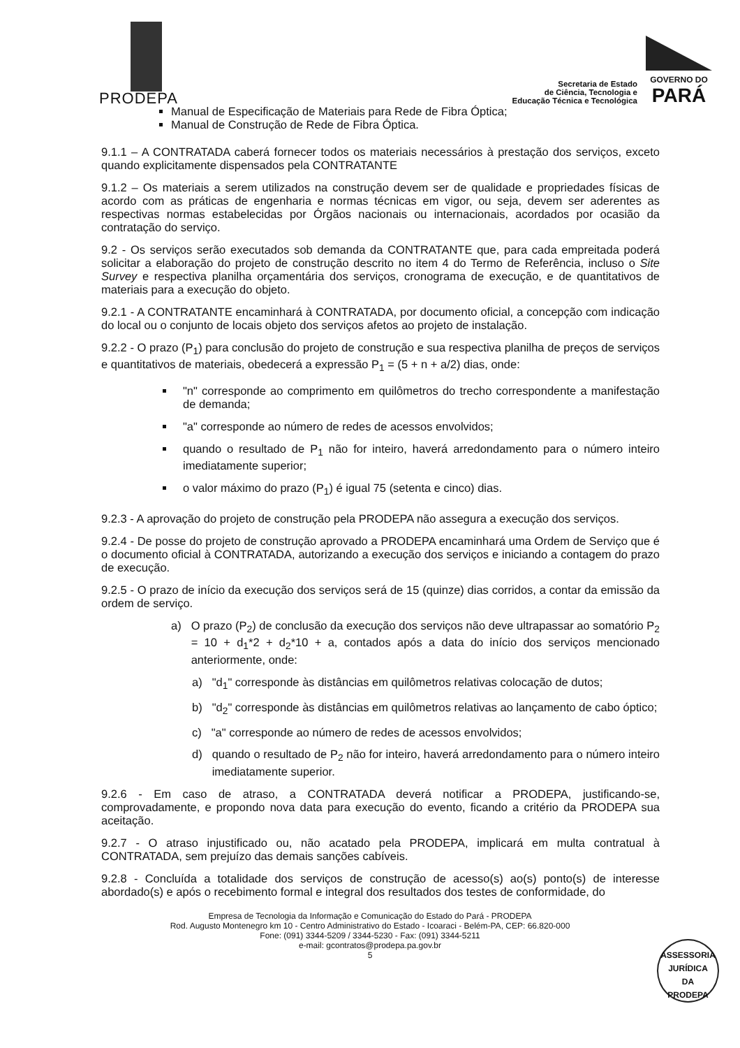PRODEPA
Secretaria de Estado
de Ciência, Tecnologia e
Educação Técnica e Tecnológica
GOVERNO DO
PARÁ
Manual de Especificação de Materiais para Rede de Fibra Óptica;
Manual de Construção de Rede de Fibra Óptica.
9.1.1 – A CONTRATADA caberá fornecer todos os materiais necessários à prestação dos serviços, exceto quando explicitamente dispensados pela CONTRATANTE
9.1.2 – Os materiais a serem utilizados na construção devem ser de qualidade e propriedades físicas de acordo com as práticas de engenharia e normas técnicas em vigor, ou seja, devem ser aderentes as respectivas normas estabelecidas por Órgãos nacionais ou internacionais, acordados por ocasião da contratação do serviço.
9.2 - Os serviços serão executados sob demanda da CONTRATANTE que, para cada empreitada poderá solicitar a elaboração do projeto de construção descrito no item 4 do Termo de Referência, incluso o Site Survey e respectiva planilha orçamentária dos serviços, cronograma de execução, e de quantitativos de materiais para a execução do objeto.
9.2.1 - A CONTRATANTE encaminhará à CONTRATADA, por documento oficial, a concepção com indicação do local ou o conjunto de locais objeto dos serviços afetos ao projeto de instalação.
9.2.2 - O prazo (P<sub>1</sub>) para conclusão do projeto de construção e sua respectiva planilha de preços de serviços e quantitativos de materiais, obedecerá a expressão P<sub>1</sub> = (5 + n + a/2) dias, onde:
"n" corresponde ao comprimento em quilômetros do trecho correspondente a manifestação de demanda;
"a" corresponde ao número de redes de acessos envolvidos;
quando o resultado de P<sub>1</sub> não for inteiro, haverá arredondamento para o número inteiro imediatamente superior;
o valor máximo do prazo (P<sub>1</sub>) é igual 75 (setenta e cinco) dias.
9.2.3 - A aprovação do projeto de construção pela PRODEPA não assegura a execução dos serviços.
9.2.4 - De posse do projeto de construção aprovado a PRODEPA encaminhará uma Ordem de Serviço que é o documento oficial à CONTRATADA, autorizando a execução dos serviços e iniciando a contagem do prazo de execução.
9.2.5 - O prazo de início da execução dos serviços será de 15 (quinze) dias corridos, a contar da emissão da ordem de serviço.
a) O prazo (P<sub>2</sub>) de conclusão da execução dos serviços não deve ultrapassar ao somatório P<sub>2</sub> = 10 + d<sub>1</sub>*2 + d<sub>2</sub>*10 + a, contados após a data do início dos serviços mencionado anteriormente, onde:
a) "d<sub>1</sub>" corresponde às distâncias em quilômetros relativas colocação de dutos;
b) "d<sub>2</sub>" corresponde às distâncias em quilômetros relativas ao lançamento de cabo óptico;
c) "a" corresponde ao número de redes de acessos envolvidos;
d) quando o resultado de P<sub>2</sub> não for inteiro, haverá arredondamento para o número inteiro imediatamente superior.
9.2.6 - Em caso de atraso, a CONTRATADA deverá notificar a PRODEPA, justificando-se, comprovadamente, e propondo nova data para execução do evento, ficando a critério da PRODEPA sua aceitação.
9.2.7 - O atraso injustificado ou, não acatado pela PRODEPA, implicará em multa contratual à CONTRATADA, sem prejuízo das demais sanções cabíveis.
9.2.8 - Concluída a totalidade dos serviços de construção de acesso(s) ao(s) ponto(s) de interesse abordado(s) e após o recebimento formal e integral dos resultados dos testes de conformidade, do
Empresa de Tecnologia da Informação e Comunicação do Estado do Pará - PRODEPA
Rod. Augusto Montenegro km 10 - Centro Administrativo do Estado - Icoaraci - Belém-PA, CEP: 66.820-000
Fone: (091) 3344-5209 / 3344-5230 - Fax: (091) 3344-5211
e-mail: gcontratos@prodepa.pa.gov.br
5
ASSESSORIA
JURÍDICA
DA
PRODEPA